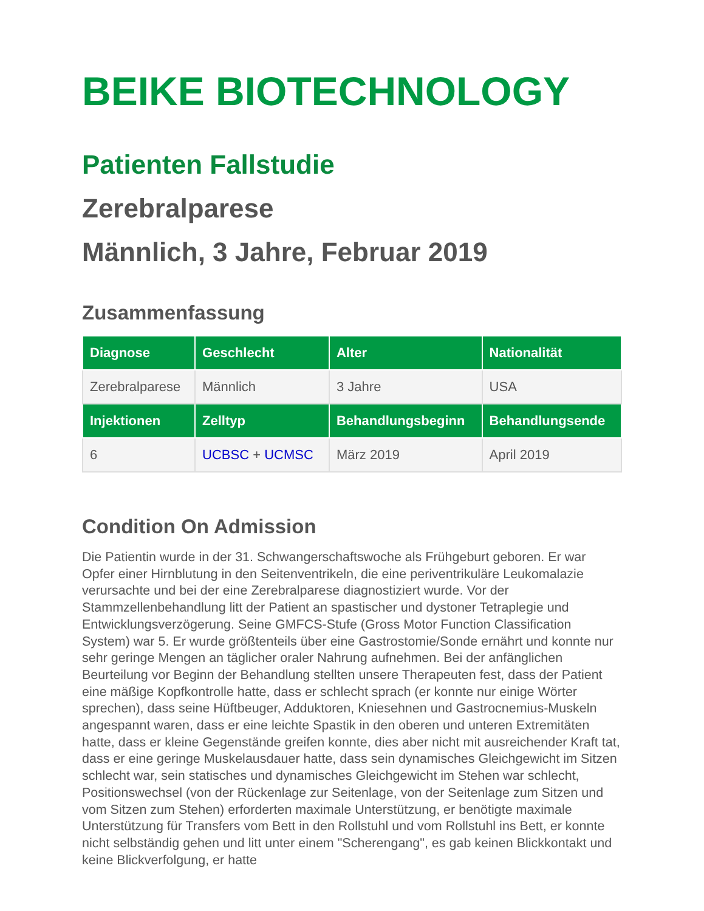BEIKE BIOTECHNOLOGY
Patienten Fallstudie
Zerebralparese
Männlich, 3 Jahre, Februar 2019
Zusammenfassung
| Diagnose | Geschlecht | Alter | Nationalität |
| --- | --- | --- | --- |
| Zerebralparese | Männlich | 3 Jahre | USA |
| Injektionen | Zelltyp | Behandlungsbeginn | Behandlungsende |
| 6 | UCBSC + UCMSC | März 2019 | April 2019 |
Condition On Admission
Die Patientin wurde in der 31. Schwangerschaftswoche als Frühgeburt geboren. Er war Opfer einer Hirnblutung in den Seitenventrikeln, die eine periventrikuläre Leukomalazie verursachte und bei der eine Zerebralparese diagnostiziert wurde. Vor der Stammzellenbehandlung litt der Patient an spastischer und dystoner Tetraplegie und Entwicklungsverzögerung. Seine GMFCS-Stufe (Gross Motor Function Classification System) war 5. Er wurde größtenteils über eine Gastrostomie/Sonde ernährt und konnte nur sehr geringe Mengen an täglicher oraler Nahrung aufnehmen. Bei der anfänglichen Beurteilung vor Beginn der Behandlung stellten unsere Therapeuten fest, dass der Patient eine mäßige Kopfkontrolle hatte, dass er schlecht sprach (er konnte nur einige Wörter sprechen), dass seine Hüftbeuger, Adduktoren, Kniesehnen und Gastrocnemius-Muskeln angespannt waren, dass er eine leichte Spastik in den oberen und unteren Extremitäten hatte, dass er kleine Gegenstände greifen konnte, dies aber nicht mit ausreichender Kraft tat, dass er eine geringe Muskelausdauer hatte, dass sein dynamisches Gleichgewicht im Sitzen schlecht war, sein statisches und dynamisches Gleichgewicht im Stehen war schlecht, Positionswechsel (von der Rückenlage zur Seitenlage, von der Seitenlage zum Sitzen und vom Sitzen zum Stehen) erforderten maximale Unterstützung, er benötigte maximale Unterstützung für Transfers vom Bett in den Rollstuhl und vom Rollstuhl ins Bett, er konnte nicht selbständig gehen und litt unter einem "Scherengang", es gab keinen Blickkontakt und keine Blickverfolgung, er hatte